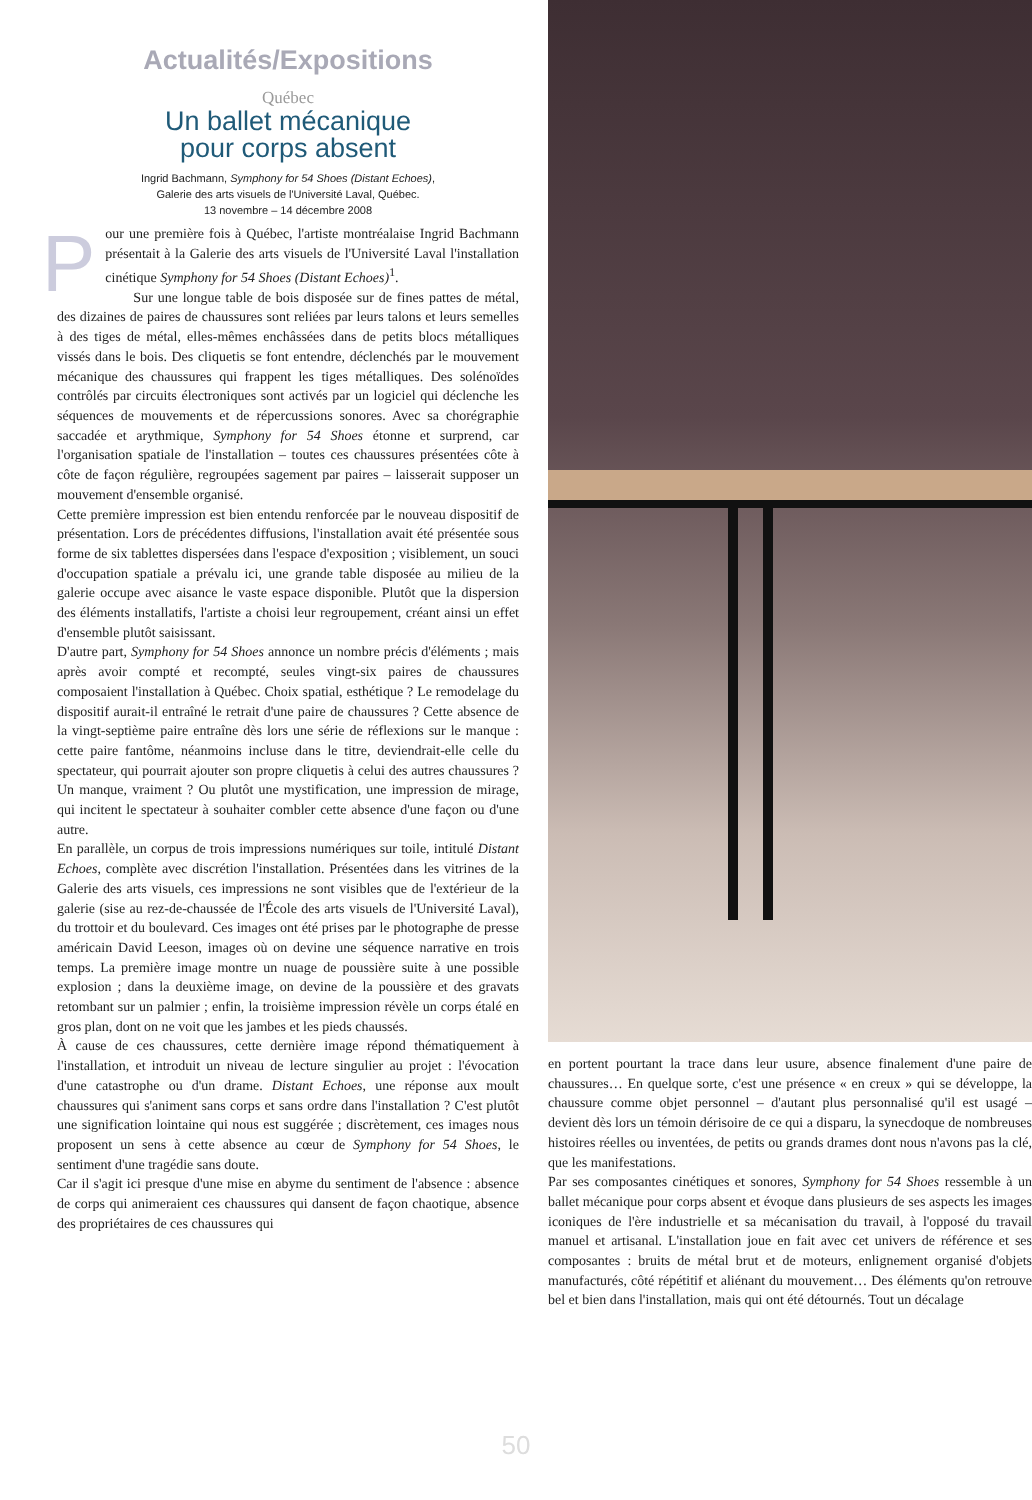Actualités/Expositions
Québec
Un ballet mécanique
pour corps absent
Ingrid Bachmann, Symphony for 54 Shoes (Distant Echoes),
Galerie des arts visuels de l'Université Laval, Québec.
13 novembre – 14 décembre 2008
Pour une première fois à Québec, l'artiste montréalaise Ingrid Bachmann présentait à la Galerie des arts visuels de l'Université Laval l'installation cinétique Symphony for 54 Shoes (Distant Echoes)<sup>1</sup>.
Sur une longue table de bois disposée sur de fines pattes de métal, des dizaines de paires de chaussures sont reliées par leurs talons et leurs semelles à des tiges de métal, elles-mêmes enchâssées dans de petits blocs métalliques vissés dans le bois. Des cliquetis se font entendre, déclenchés par le mouvement mécanique des chaussures qui frappent les tiges métalliques. Des solénoïdes contrôlés par circuits électroniques sont activés par un logiciel qui déclenche les séquences de mouvements et de répercussions sonores. Avec sa chorégraphie saccadée et arythmique, Symphony for 54 Shoes étonne et surprend, car l'organisation spatiale de l'installation – toutes ces chaussures présentées côte à côte de façon régulière, regroupées sagement par paires – laisserait supposer un mouvement d'ensemble organisé.
Cette première impression est bien entendu renforcée par le nouveau dispositif de présentation. Lors de précédentes diffusions, l'installation avait été présentée sous forme de six tablettes dispersées dans l'espace d'exposition ; visiblement, un souci d'occupation spatiale a prévalu ici, une grande table disposée au milieu de la galerie occupe avec aisance le vaste espace disponible. Plutôt que la dispersion des éléments installatifs, l'artiste a choisi leur regroupement, créant ainsi un effet d'ensemble plutôt saisissant.
D'autre part, Symphony for 54 Shoes annonce un nombre précis d'éléments ; mais après avoir compté et recompté, seules vingt-six paires de chaussures composaient l'installation à Québec. Choix spatial, esthétique ? Le remodelage du dispositif aurait-il entraîné le retrait d'une paire de chaussures ? Cette absence de la vingt-septième paire entraîne dès lors une série de réflexions sur le manque : cette paire fantôme, néanmoins incluse dans le titre, deviendrait-elle celle du spectateur, qui pourrait ajouter son propre cliquetis à celui des autres chaussures ? Un manque, vraiment ? Ou plutôt une mystification, une impression de mirage, qui incitent le spectateur à souhaiter combler cette absence d'une façon ou d'une autre.
En parallèle, un corpus de trois impressions numériques sur toile, intitulé Distant Echoes, complète avec discrétion l'installation. Présentées dans les vitrines de la Galerie des arts visuels, ces impressions ne sont visibles que de l'extérieur de la galerie (sise au rez-de-chaussée de l'École des arts visuels de l'Université Laval), du trottoir et du boulevard. Ces images ont été prises par le photographe de presse américain David Leeson, images où on devine une séquence narrative en trois temps. La première image montre un nuage de poussière suite à une possible explosion ; dans la deuxième image, on devine de la poussière et des gravats retombant sur un palmier ; enfin, la troisième impression révèle un corps étalé en gros plan, dont on ne voit que les jambes et les pieds chaussés.
À cause de ces chaussures, cette dernière image répond thématiquement à l'installation, et introduit un niveau de lecture singulier au projet : l'évocation d'une catastrophe ou d'un drame. Distant Echoes, une réponse aux moult chaussures qui s'animent sans corps et sans ordre dans l'installation ? C'est plutôt une signification lointaine qui nous est suggérée ; discrètement, ces images nous proposent un sens à cette absence au cœur de Symphony for 54 Shoes, le sentiment d'une tragédie sans doute.
Car il s'agit ici presque d'une mise en abyme du sentiment de l'absence : absence de corps qui animeraient ces chaussures qui dansent de façon chaotique, absence des propriétaires de ces chaussures qui
en portent pourtant la trace dans leur usure, absence finalement d'une paire de chaussures… En quelque sorte, c'est une présence « en creux » qui se développe, la chaussure comme objet personnel – d'autant plus personnalisé qu'il est usagé – devient dès lors un témoin dérisoire de ce qui a disparu, la synecdoque de nombreuses histoires réelles ou inventées, de petits ou grands drames dont nous n'avons pas la clé, que les manifestations.
Par ses composantes cinétiques et sonores, Symphony for 54 Shoes ressemble à un ballet mécanique pour corps absent et évoque dans plusieurs de ses aspects les images iconiques de l'ère industrielle et sa mécanisation du travail, à l'opposé du travail manuel et artisanal. L'installation joue en fait avec cet univers de référence et ses composantes : bruits de métal brut et de moteurs, enlignement organisé d'objets manufacturés, côté répétitif et aliénant du mouvement… Des éléments qu'on retrouve bel et bien dans l'installation, mais qui ont été détournés. Tout un décalage
50